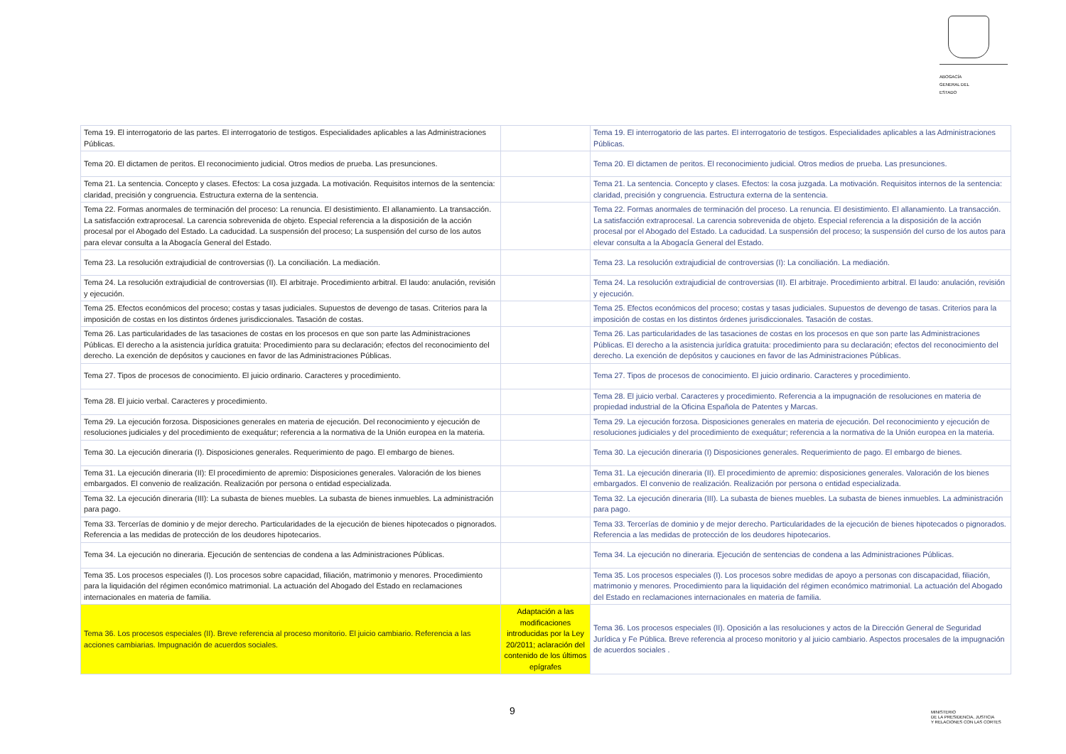ABOGACÍA
GENERAL DEL
ESTADO
| Tema 19. El interrogatorio de las partes. El interrogatorio de testigos. Especialidades aplicables a las Administraciones Públicas. | | Tema 19. El interrogatorio de las partes. El interrogatorio de testigos. Especialidades aplicables a las Administraciones Públicas. |
| Tema 20. El dictamen de peritos. El reconocimiento judicial. Otros medios de prueba. Las presunciones. | | Tema 20. El dictamen de peritos. El reconocimiento judicial. Otros medios de prueba. Las presunciones. |
| Tema 21. La sentencia. Concepto y clases. Efectos: La cosa juzgada. La motivación. Requisitos internos de la sentencia: claridad, precisión y congruencia. Estructura externa de la sentencia. | | Tema 21. La sentencia. Concepto y clases. Efectos: la cosa juzgada. La motivación. Requisitos internos de la sentencia: claridad, precisión y congruencia. Estructura externa de la sentencia. |
| Tema 22. Formas anormales de terminación del proceso: La renuncia. El desistimiento. El allanamiento. La transacción. La satisfacción extraprocesal. La carencia sobrevenida de objeto. Especial referencia a la disposición de la acción procesal por el Abogado del Estado. La caducidad. La suspensión del proceso; La suspensión del curso de los autos para elevar consulta a la Abogacía General del Estado. | | Tema 22. Formas anormales de terminación del proceso. La renuncia. El desistimiento. El allanamiento. La transacción. La satisfacción extraprocesal. La carencia sobrevenida de objeto. Especial referencia a la disposición de la acción procesal por el Abogado del Estado. La caducidad. La suspensión del proceso; la suspensión del curso de los autos para elevar consulta a la Abogacía General del Estado. |
| Tema 23. La resolución extrajudicial de controversias (I). La conciliación. La mediación. | | Tema 23. La resolución extrajudicial de controversias (I): La conciliación. La mediación. |
| Tema 24. La resolución extrajudicial de controversias (II). El arbitraje. Procedimiento arbitral. El laudo: anulación, revisión y ejecución. | | Tema 24. La resolución extrajudicial de controversias (II). El arbitraje. Procedimiento arbitral. El laudo: anulación, revisión y ejecución. |
| Tema 25. Efectos económicos del proceso; costas y tasas judiciales. Supuestos de devengo de tasas. Criterios para la imposición de costas en los distintos órdenes jurisdiccionales. Tasación de costas. | | Tema 25. Efectos económicos del proceso; costas y tasas judiciales. Supuestos de devengo de tasas. Criterios para la imposición de costas en los distintos órdenes jurisdiccionales. Tasación de costas. |
| Tema 26. Las particularidades de las tasaciones de costas en los procesos en que son parte las Administraciones Públicas. El derecho a la asistencia jurídica gratuita: Procedimiento para su declaración; efectos del reconocimiento del derecho. La exención de depósitos y cauciones en favor de las Administraciones Públicas. | | Tema 26. Las particularidades de las tasaciones de costas en los procesos en que son parte las Administraciones Públicas. El derecho a la asistencia jurídica gratuita: procedimiento para su declaración; efectos del reconocimiento del derecho. La exención de depósitos y cauciones en favor de las Administraciones Públicas. |
| Tema 27. Tipos de procesos de conocimiento. El juicio ordinario. Caracteres y procedimiento. | | Tema 27. Tipos de procesos de conocimiento. El juicio ordinario. Caracteres y procedimiento. |
| Tema 28. El juicio verbal. Caracteres y procedimiento. | | Tema 28. El juicio verbal. Caracteres y procedimiento. Referencia a la impugnación de resoluciones en materia de propiedad industrial de la Oficina Española de Patentes y Marcas. |
| Tema 29. La ejecución forzosa. Disposiciones generales en materia de ejecución. Del reconocimiento y ejecución de resoluciones judiciales y del procedimiento de exequátur; referencia a la normativa de la Unión europea en la materia. | | Tema 29. La ejecución forzosa. Disposiciones generales en materia de ejecución. Del reconocimiento y ejecución de resoluciones judiciales y del procedimiento de exequátur; referencia a la normativa de la Unión europea en la materia. |
| Tema 30. La ejecución dineraria (I). Disposiciones generales. Requerimiento de pago. El embargo de bienes. | | Tema 30. La ejecución dineraria (I) Disposiciones generales. Requerimiento de pago. El embargo de bienes. |
| Tema 31. La ejecución dineraria (II): El procedimiento de apremio: Disposiciones generales. Valoración de los bienes embargados. El convenio de realización. Realización por persona o entidad especializada. | | Tema 31. La ejecución dineraria (II). El procedimiento de apremio: disposiciones generales. Valoración de los bienes embargados. El convenio de realización. Realización por persona o entidad especializada. |
| Tema 32. La ejecución dineraria (III): La subasta de bienes muebles. La subasta de bienes inmuebles. La administración para pago. | | Tema 32. La ejecución dineraria (III). La subasta de bienes muebles. La subasta de bienes inmuebles. La administración para pago. |
| Tema 33. Tercerías de dominio y de mejor derecho. Particularidades de la ejecución de bienes hipotecados o pignorados. Referencia a las medidas de protección de los deudores hipotecarios. | | Tema 33. Tercerías de dominio y de mejor derecho. Particularidades de la ejecución de bienes hipotecados o pignorados. Referencia a las medidas de protección de los deudores hipotecarios. |
| Tema 34. La ejecución no dineraria. Ejecución de sentencias de condena a las Administraciones Públicas. | | Tema 34. La ejecución no dineraria. Ejecución de sentencias de condena a las Administraciones Públicas. |
| Tema 35. Los procesos especiales (I). Los procesos sobre capacidad, filiación, matrimonio y menores. Procedimiento para la liquidación del régimen económico matrimonial. La actuación del Abogado del Estado en reclamaciones internacionales en materia de familia. | | Tema 35. Los procesos especiales (I). Los procesos sobre medidas de apoyo a personas con discapacidad, filiación, matrimonio y menores. Procedimiento para la liquidación del régimen económico matrimonial. La actuación del Abogado del Estado en reclamaciones internacionales en materia de familia. |
| Tema 36. Los procesos especiales (II). Breve referencia al proceso monitorio. El juicio cambiario. Referencia a las acciones cambiarias. Impugnación de acuerdos sociales. | Adaptación a las modificaciones introducidas por la Ley 20/2011; aclaración del contenido de los últimos epígrafes | Tema 36. Los procesos especiales (II). Oposición a las resoluciones y actos de la Dirección General de Seguridad Jurídica y Fe Pública. Breve referencia al proceso monitorio y al juicio cambiario. Aspectos procesales de la impugnación de acuerdos sociales . |
9
MINISTERIO
DE LA PRESIDENCIA, JUSTICIA
Y RELACIONES CON LAS CORTES